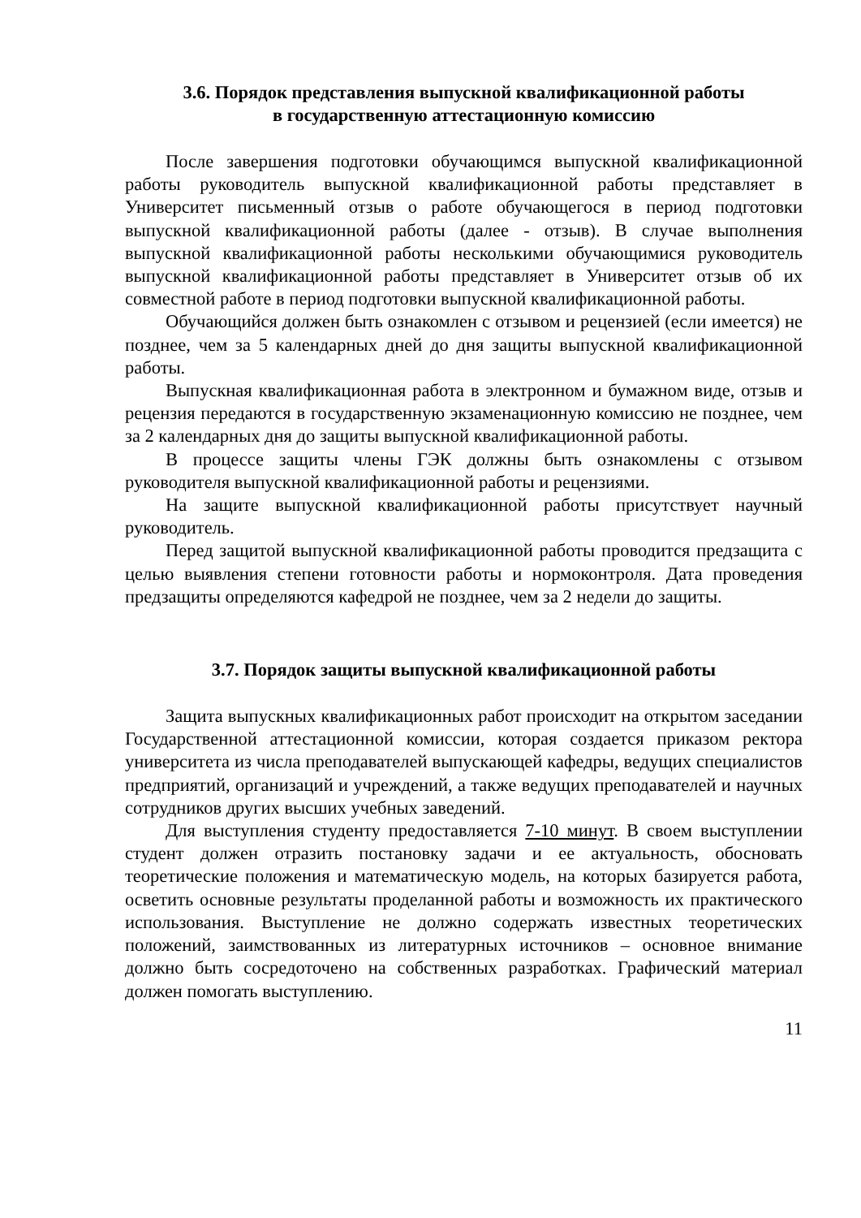3.6. Порядок представления выпускной квалификационной работы
в государственную аттестационную комиссию
После завершения подготовки обучающимся выпускной квалификационной работы руководитель выпускной квалификационной работы представляет в Университет письменный отзыв о работе обучающегося в период подготовки выпускной квалификационной работы (далее - отзыв). В случае выполнения выпускной квалификационной работы несколькими обучающимися руководитель выпускной квалификационной работы представляет в Университет отзыв об их совместной работе в период подготовки выпускной квалификационной работы.
Обучающийся должен быть ознакомлен с отзывом и рецензией (если имеется) не позднее, чем за 5 календарных дней до дня защиты выпускной квалификационной работы.
Выпускная квалификационная работа в электронном и бумажном виде, отзыв и рецензия передаются в государственную экзаменационную комиссию не позднее, чем за 2 календарных дня до защиты выпускной квалификационной работы.
В процессе защиты члены ГЭК должны быть ознакомлены с отзывом руководителя выпускной квалификационной работы и рецензиями.
На защите выпускной квалификационной работы присутствует научный руководитель.
Перед защитой выпускной квалификационной работы проводится предзащита с целью выявления степени готовности работы и нормоконтроля. Дата проведения предзащиты определяются кафедрой не позднее, чем за 2 недели до защиты.
3.7. Порядок защиты выпускной квалификационной работы
Защита выпускных квалификационных работ происходит на открытом заседании Государственной аттестационной комиссии, которая создается приказом ректора университета из числа преподавателей выпускающей кафедры, ведущих специалистов предприятий, организаций и учреждений, а также ведущих преподавателей и научных сотрудников других высших учебных заведений.
Для выступления студенту предоставляется 7-10 минут. В своем выступлении студент должен отразить постановку задачи и ее актуальность, обосновать теоретические положения и математическую модель, на которых базируется работа, осветить основные результаты проделанной работы и возможность их практического использования. Выступление не должно содержать известных теоретических положений, заимствованных из литературных источников – основное внимание должно быть сосредоточено на собственных разработках. Графический материал должен помогать выступлению.
11